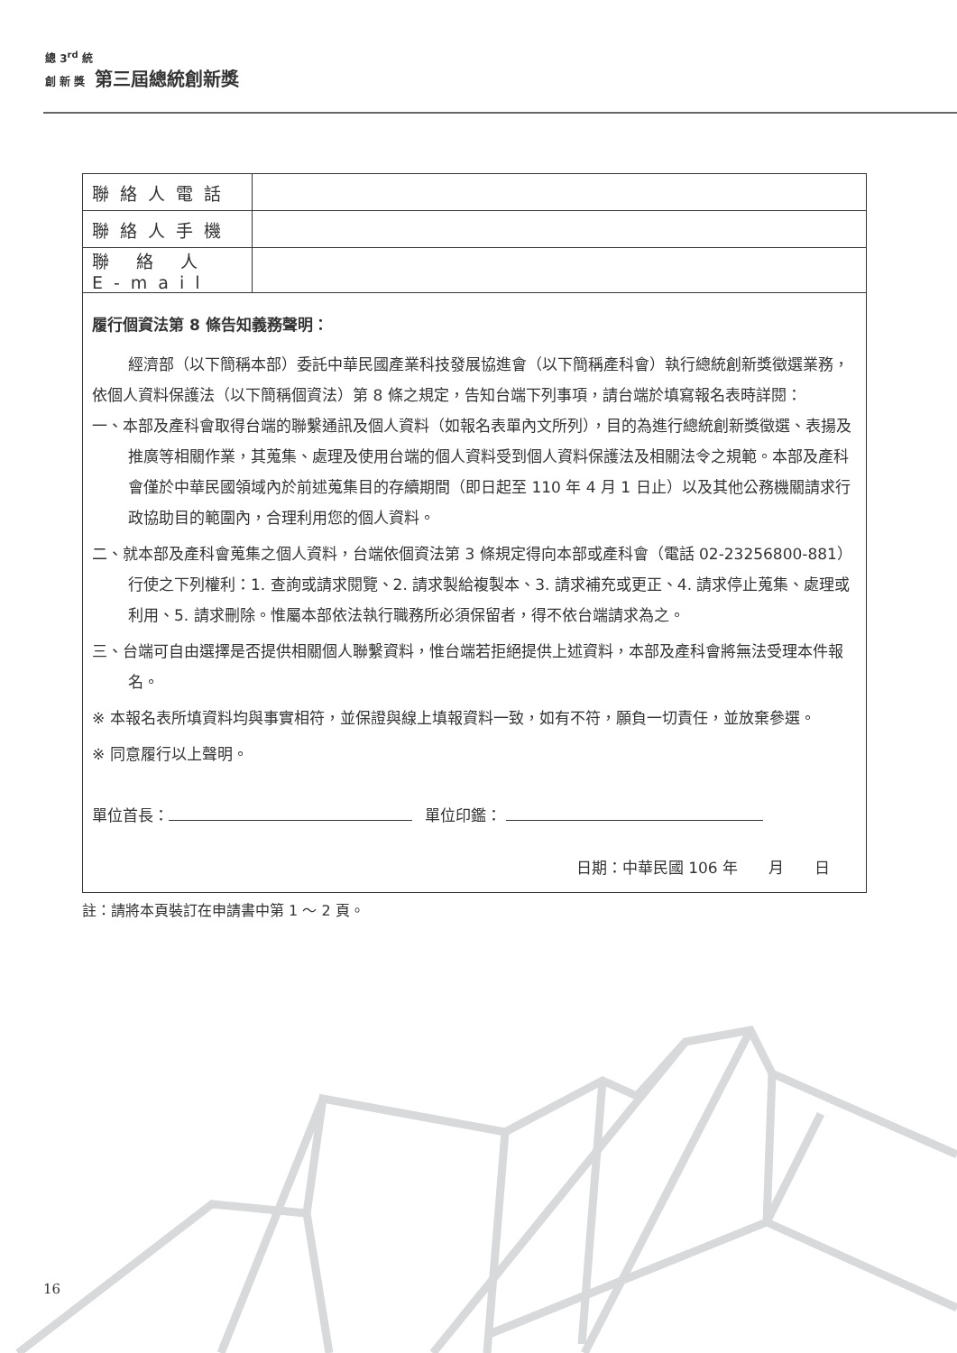總 3<sup>rd</sup> 統
創 新 獎 第三屆總統創新獎
| 聯絡人電話 | |
| 聯絡人手機 | |
| 聯 絡 人 E-mail | |
履行個資法第 8 條告知義務聲明：
經濟部（以下簡稱本部）委託中華民國產業科技發展協進會（以下簡稱產科會）執行總統創新獎徵選業務，依個人資料保護法（以下簡稱個資法）第 8 條之規定，告知台端下列事項，請台端於填寫報名表時詳閱：
一、本部及產科會取得台端的聯繫通訊及個人資料（如報名表單內文所列），目的為進行總統創新獎徵選、表揚及推廣等相關作業，其蒐集、處理及使用台端的個人資料受到個人資料保護法及相關法令之規範。本部及產科會僅於中華民國領域內於前述蒐集目的存續期間（即日起至 110 年 4 月 1 日止）以及其他公務機關請求行政協助目的範圍內，合理利用您的個人資料。
二、就本部及產科會蒐集之個人資料，台端依個資法第 3 條規定得向本部或產科會（電話 02-23256800-881）行使之下列權利：1. 查詢或請求閱覽、2. 請求製給複製本、3. 請求補充或更正、4. 請求停止蒐集、處理或利用、5. 請求刪除。惟屬本部依法執行職務所必須保留者，得不依台端請求為之。
三、台端可自由選擇是否提供相關個人聯繫資料，惟台端若拒絕提供上述資料，本部及產科會將無法受理本件報名。
※ 本報名表所填資料均與事實相符，並保證與線上填報資料一致，如有不符，願負一切責任，並放棄參選。
※ 同意履行以上聲明。
單位首長： 單位印鑑：
日期：中華民國 106 年　　月　　日
註：請將本頁裝訂在申請書中第 1 ～ 2 頁。
16